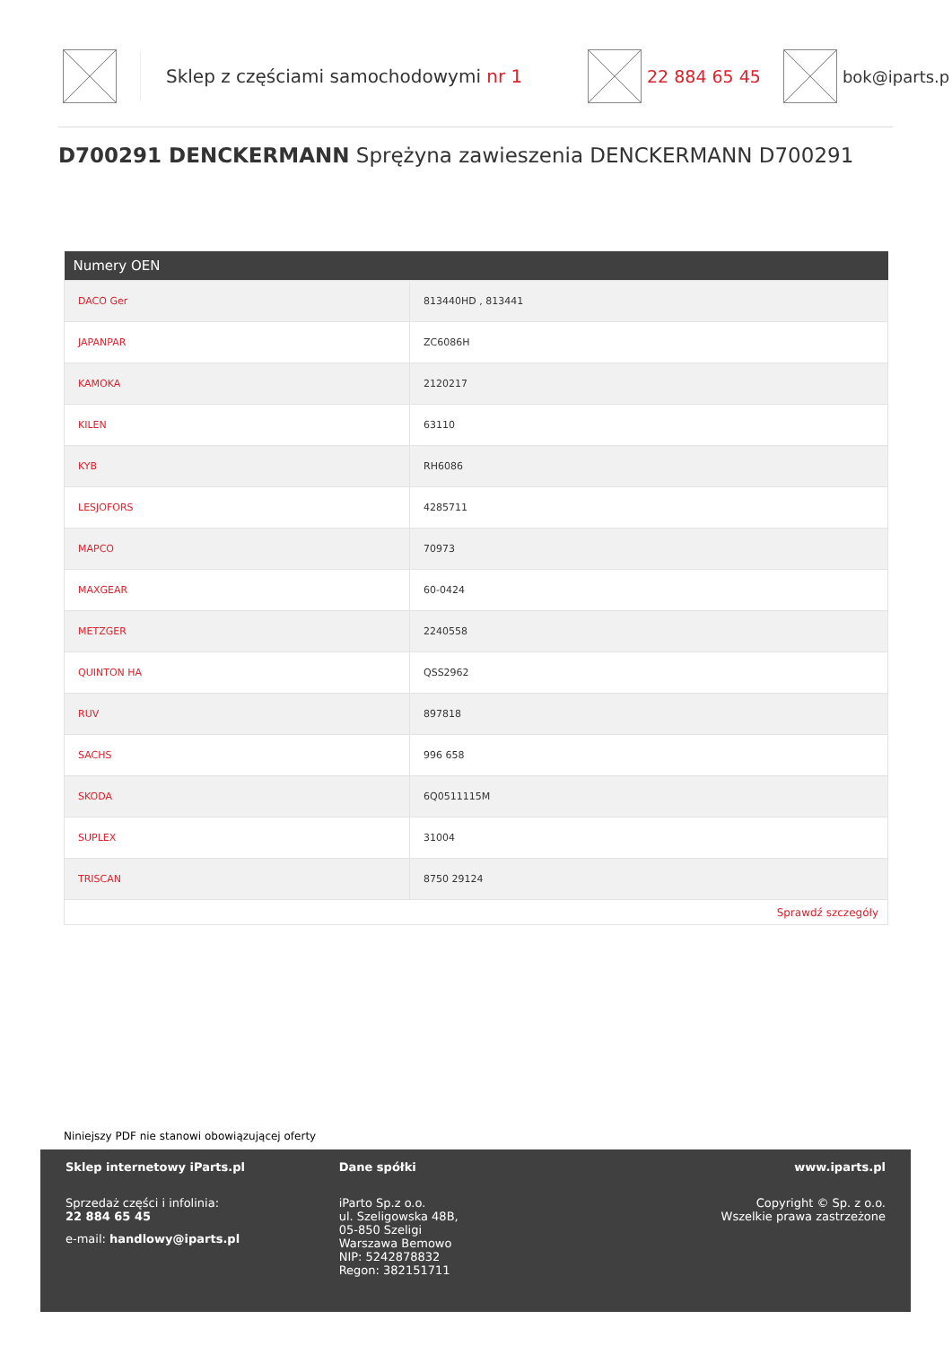Sklep z częściami samochodowymi nr 1 22 884 65 45 bok@iparts.p
D700291 DENCKERMANN Sprężyna zawieszenia DENCKERMANN D700291
| Numery OEN | |
| --- | --- |
| DACO Ger | 813440HD , 813441 |
| JAPANPAR | ZC6086H |
| KAMOKA | 2120217 |
| KILEN | 63110 |
| KYB | RH6086 |
| LESJOFORS | 4285711 |
| MAPCO | 70973 |
| MAXGEAR | 60-0424 |
| METZGER | 2240558 |
| QUINTON HA | QSS2962 |
| RUV | 897818 |
| SACHS | 996 658 |
| SKODA | 6Q0511115M |
| SUPLEX | 31004 |
| TRISCAN | 8750 29124 |
| Sprawdź szczegóły | |
Niniejszy PDF nie stanowi obowiązującej oferty
Sklep internetowy iParts.pl
Sprzedaż części i infolinia:
22 884 65 45
e-mail: handlowy@iparts.pl
Dane spółki
iParto Sp.z o.o.
ul. Szeligowska 48B,
05-850 Szeligi
Warszawa Bemowo
NIP: 5242878832
Regon: 382151711
www.iparts.pl
Copyright © Sp. z o.o.
Wszelkie prawa zastrzeżone